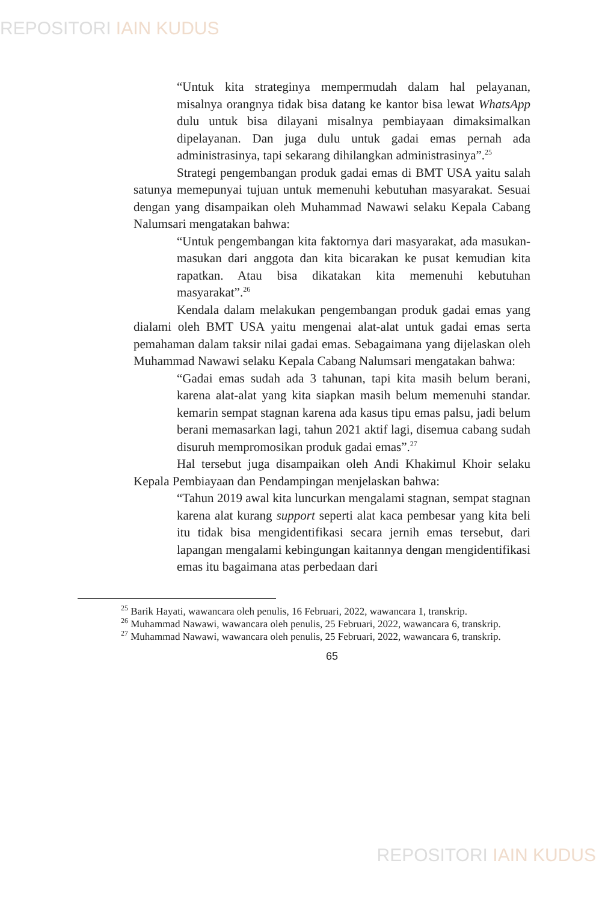REPOSITORI IAIN KUDUS
“Untuk kita strateginya mempermudah dalam hal pelayanan, misalnya orangnya tidak bisa datang ke kantor bisa lewat WhatsApp dulu untuk bisa dilayani misalnya pembiayaan dimaksimalkan dipelayanan. Dan juga dulu untuk gadai emas pernah ada administrasinya, tapi sekarang dihilangkan administrasinya”.<sup>25</sup>
Strategi pengembangan produk gadai emas di BMT USA yaitu salah satunya memepunyai tujuan untuk memenuhi kebutuhan masyarakat. Sesuai dengan yang disampaikan oleh Muhammad Nawawi selaku Kepala Cabang Nalumsari mengatakan bahwa:
“Untuk pengembangan kita faktornya dari masyarakat, ada masukan-masukan dari anggota dan kita bicarakan ke pusat kemudian kita rapatkan. Atau bisa dikatakan kita memenuhi kebutuhan masyarakat”.<sup>26</sup>
Kendala dalam melakukan pengembangan produk gadai emas yang dialami oleh BMT USA yaitu mengenai alat-alat untuk gadai emas serta pemahaman dalam taksir nilai gadai emas. Sebagaimana yang dijelaskan oleh Muhammad Nawawi selaku Kepala Cabang Nalumsari mengatakan bahwa:
“Gadai emas sudah ada 3 tahunan, tapi kita masih belum berani, karena alat-alat yang kita siapkan masih belum memenuhi standar. kemarin sempat stagnan karena ada kasus tipu emas palsu, jadi belum berani memasarkan lagi, tahun 2021 aktif lagi, disemua cabang sudah disuruh mempromosikan produk gadai emas”.<sup>27</sup>
Hal tersebut juga disampaikan oleh Andi Khakimul Khoir selaku Kepala Pembiayaan dan Pendampingan menjelaskan bahwa:
“Tahun 2019 awal kita luncurkan mengalami stagnan, sempat stagnan karena alat kurang support seperti alat kaca pembesar yang kita beli itu tidak bisa mengidentifikasi secara jernih emas tersebut, dari lapangan mengalami kebingungan kaitannya dengan mengidentifikasi emas itu bagaimana atas perbedaan dari
<sup>25</sup> Barik Hayati, wawancara oleh penulis, 16 Februari, 2022, wawancara 1, transkrip.
<sup>26</sup> Muhammad Nawawi, wawancara oleh penulis, 25 Februari, 2022, wawancara 6, transkrip.
<sup>27</sup> Muhammad Nawawi, wawancara oleh penulis, 25 Februari, 2022, wawancara 6, transkrip.
65
REPOSITORI IAIN KUDUS